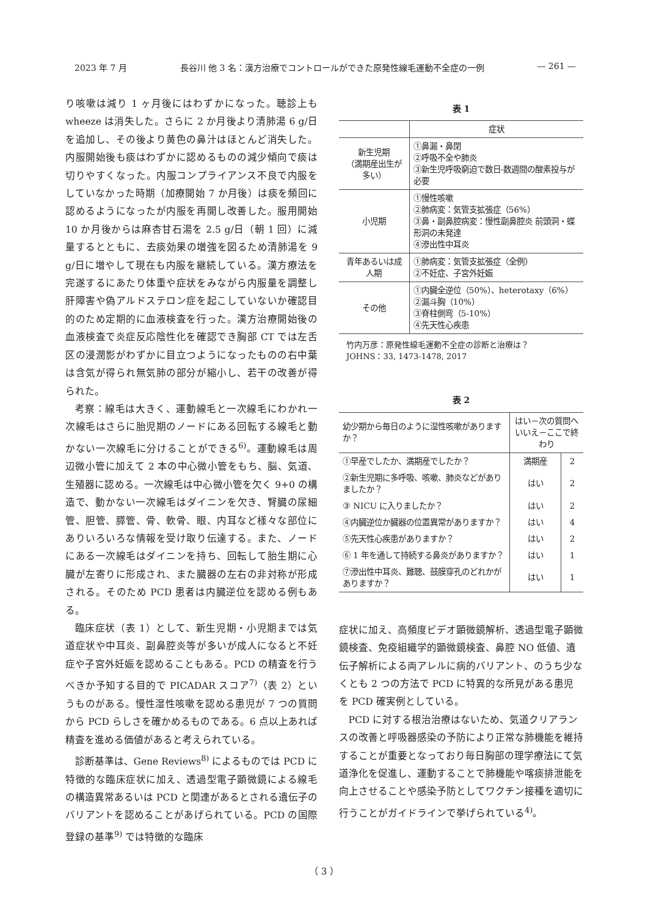2023 年 7 月 長谷川 他 3 名：漢方治療でコントロールができた原発性線毛運動不全症の一例 — 261 —
り咳嗽は減り 1 ヶ月後にはわずかになった。聴診上も wheeze は消失した。さらに 2 か月後より清肺湯 6 g/日を追加し、その後より黄色の鼻汁はほとんど消失した。内服開始後も痰はわずかに認めるものの減少傾向で痰は切りやすくなった。内服コンプライアンス不良で内服をしていなかった時期（加療開始 7 か月後）は痰を頻回に認めるようになったが内服を再開し改善した。服用開始 10 か月後からは麻杏甘石湯を 2.5 g/日（朝 1 回）に減量するとともに、去痰効果の増強を図るため清肺湯を 9 g/日に増やして現在も内服を継続している。漢方療法を完遂するにあたり体重や症状をみながら内服量を調整し肝障害や偽アルドステロン症を起こしていないか確認目的のため定期的に血液検査を行った。漢方治療開始後の血液検査で炎症反応陰性化を確認でき胸部 CT では左舌区の浸潤影がわずかに目立つようになったものの右中葉は含気が得られ無気肺の部分が縮小し、若干の改善が得られた。
考察：線毛は大きく、運動線毛と一次線毛にわかれ一次線毛はさらに胎児期のノードにある回転する線毛と動かない一次線毛に分けることができる<sup>6)</sup>。運動線毛は周辺微小管に加えて 2 本の中心微小管をもち、脳、気道、生殖器に認める。一次線毛は中心微小管を欠く 9+0 の構造で、動かない一次線毛はダイニンを欠き、腎臓の尿細管、胆管、膵管、骨、軟骨、眼、内耳など様々な部位にありいろいろな情報を受け取り伝達する。また、ノードにある一次線毛はダイニンを持ち、回転して胎生期に心臓が左寄りに形成され、また臓器の左右の非対称が形成される。そのため PCD 患者は内臓逆位を認める例もある。
臨床症状（表 1）として、新生児期・小児期までは気道症状や中耳炎、副鼻腔炎等が多いが成人になると不妊症や子宮外妊娠を認めることもある。PCD の精査を行うべきか予知する目的で PICADAR スコア<sup>7)</sup>（表 2）というものがある。慢性湿性咳嗽を認める患児が 7 つの質問から PCD らしさを確かめるものである。6 点以上あれば精査を進める価値があると考えられている。
診断基準は、Gene Reviews<sup>8)</sup> によるものでは PCD に特徴的な臨床症状に加え、透過型電子顕微鏡による線毛の構造異常あるいは PCD と関連があるとされる遺伝子のバリアントを認めることがあげられている。PCD の国際登録の基準<sup>9)</sup> では特徴的な臨床
表 1
| | 症状 |
| 新生児期 （満期産出生が多い） | ①鼻漏・鼻閉 ②呼吸不全や肺炎 ③新生児呼吸窮迫で数日-数週間の酸素投与が必要 |
| 小児期 | ①慢性咳嗽 ②肺病変：気管支拡張症（56%） ③鼻・副鼻腔病変：慢性副鼻腔炎 前頭洞・蝶形洞の未発達 ④滲出性中耳炎 |
| 青年あるいは成人期 | ①肺病変：気管支拡張症（全例） ②不妊症、子宮外妊娠 |
| その他 | ①内臓全逆位（50%）、heterotaxy（6%） ②漏斗胸（10%） ③脊柱側弯（5-10%） ④先天性心疾患 |
竹内万彦：原発性線毛運動不全症の診断と治療は？
JOHNS：33, 1473-1478, 2017
表 2
| 幼少期から毎日のように湿性咳嗽がありますか？ | はい－次の質問へ いいえ－ここで終わり | |
| ①早産でしたか、満期産でしたか？ | 満期産 | 2 |
| ②新生児期に多呼吸、咳嗽、肺炎などがありましたか？ | はい | 2 |
| ③ NICU に入りましたか？ | はい | 2 |
| ④内臓逆位か臓器の位置異常がありますか？ | はい | 4 |
| ⑤先天性心疾患がありますか？ | はい | 2 |
| ⑥ 1 年を通して持続する鼻炎がありますか？ | はい | 1 |
| ⑦滲出性中耳炎、難聴、鼓膜穿孔のどれかがありますか？ | はい | 1 |
症状に加え、高頻度ビデオ顕微鏡解析、透過型電子顕微鏡検査、免疫組織学的顕微鏡検査、鼻腔 NO 低値、遺伝子解析による両アレルに病的バリアント、のうち少なくとも 2 つの方法で PCD に特異的な所見がある患児を PCD 確実例としている。
PCD に対する根治治療はないため、気道クリアランスの改善と呼吸器感染の予防により正常な肺機能を維持することが重要となっており毎日胸部の理学療法にて気道浄化を促進し、運動することで肺機能や喀痰排泄能を向上させることや感染予防としてワクチン接種を適切に行うことがガイドラインで挙げられている<sup>4)</sup>。
（ 3 ）